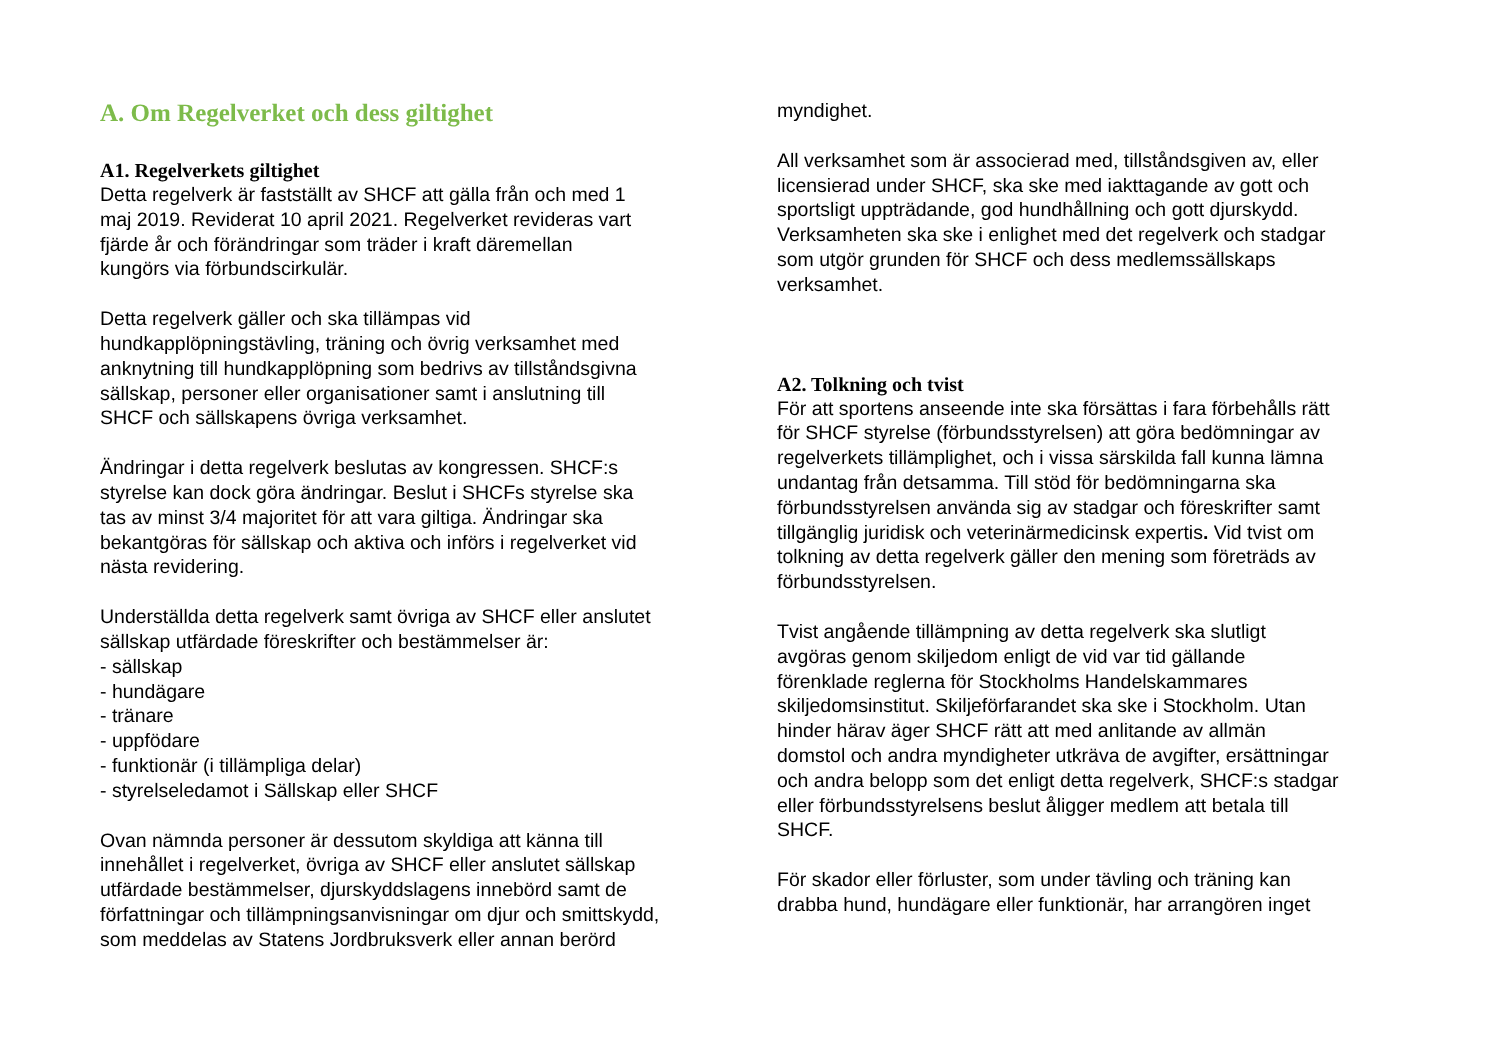A. Om Regelverket och dess giltighet
A1. Regelverkets giltighet
Detta regelverk är fastställt av SHCF att gälla från och med 1
maj 2019. Reviderat 10 april 2021. Regelverket revideras vart
fjärde år och förändringar som träder i kraft däremellan
kungörs via förbundscirkulär.
Detta regelverk gäller och ska tillämpas vid
hundkapplöpningstävling, träning och övrig verksamhet med
anknytning till hundkapplöpning som bedrivs av tillståndsgivna
sällskap, personer eller organisationer samt i anslutning till
SHCF och sällskapens övriga verksamhet.
Ändringar i detta regelverk beslutas av kongressen. SHCF:s
styrelse kan dock göra ändringar. Beslut i SHCFs styrelse ska
tas av minst 3/4 majoritet för att vara giltiga. Ändringar ska
bekantgöras för sällskap och aktiva och införs i regelverket vid
nästa revidering.
Underställda detta regelverk samt övriga av SHCF eller anslutet
sällskap utfärdade föreskrifter och bestämmelser är:
- sällskap
- hundägare
- tränare
- uppfödare
- funktionär (i tillämpliga delar)
- styrelseledamot i Sällskap eller SHCF
Ovan nämnda personer är dessutom skyldiga att känna till
innehållet i regelverket, övriga av SHCF eller anslutet sällskap
utfärdade bestämmelser, djurskyddslagens innebörd samt de
författningar och tillämpningsanvisningar om djur och smittskydd,
som meddelas av Statens Jordbruksverk eller annan berörd
myndighet.
All verksamhet som är associerad med, tillståndsgiven av, eller
licensierad under SHCF, ska ske med iakttagande av gott och
sportsligt uppträdande, god hundhållning och gott djurskydd.
Verksamheten ska ske i enlighet med det regelverk och stadgar
som utgör grunden för SHCF och dess medlemssällskaps
verksamhet.
A2. Tolkning och tvist
För att sportens anseende inte ska försättas i fara förbehålls rätt
för SHCF styrelse (förbundsstyrelsen) att göra bedömningar av
regelverkets tillämplighet, och i vissa särskilda fall kunna lämna
undantag från detsamma. Till stöd för bedömningarna ska
förbundsstyrelsen använda sig av stadgar och föreskrifter samt
tillgänglig juridisk och veterinärmedicinsk expertis. Vid tvist om
tolkning av detta regelverk gäller den mening som företräds av
förbundsstyrelsen.
Tvist angående tillämpning av detta regelverk ska slutligt
avgöras genom skiljedom enligt de vid var tid gällande
förenklade reglerna för Stockholms Handelskammares
skiljedomsinstitut. Skiljeförfarandet ska ske i Stockholm. Utan
hinder härav äger SHCF rätt att med anlitande av allmän
domstol och andra myndigheter utkräva de avgifter, ersättningar
och andra belopp som det enligt detta regelverk, SHCF:s stadgar
eller förbundsstyrelsens beslut åligger medlem att betala till
SHCF.
För skador eller förluster, som under tävling och träning kan
drabba hund, hundägare eller funktionär, har arrangören inget